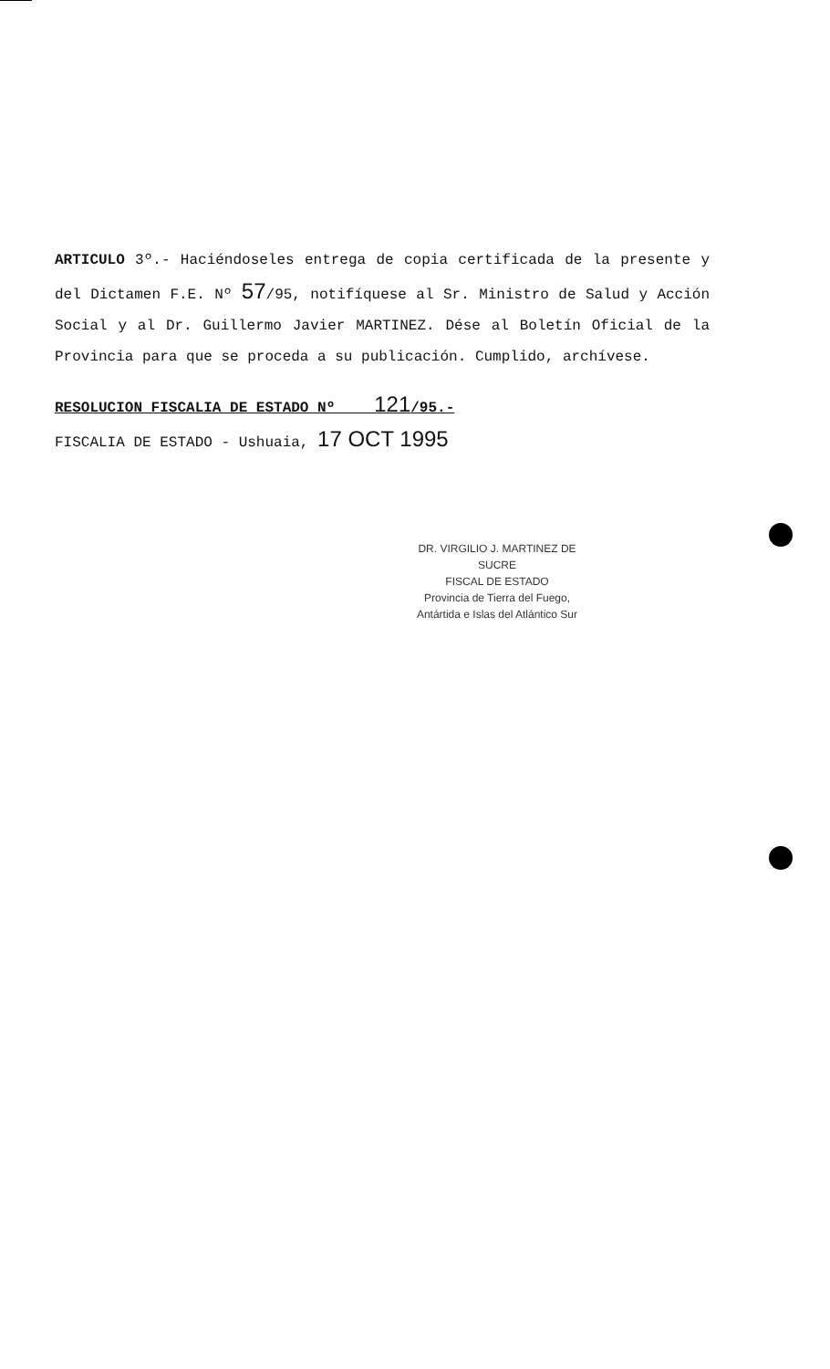ARTICULO 3º.- Haciéndoseles entrega de copia certificada de la presente y del Dictamen F.E. Nº 57/95, notifíquese al Sr. Ministro de Salud y Acción Social y al Dr. Guillermo Javier MARTINEZ. Dése al Boletín Oficial de la Provincia para que se proceda a su publicación. Cumplido, archívese.
RESOLUCION FISCALIA DE ESTADO Nº 121/95.-
FISCALIA DE ESTADO - Ushuaia, 17 OCT 1995
DR. VIRGILIO J. MARTINEZ DE SUCRE
FISCAL DE ESTADO
Provincia de Tierra del Fuego,
Antártida e Islas del Atlántico Sur